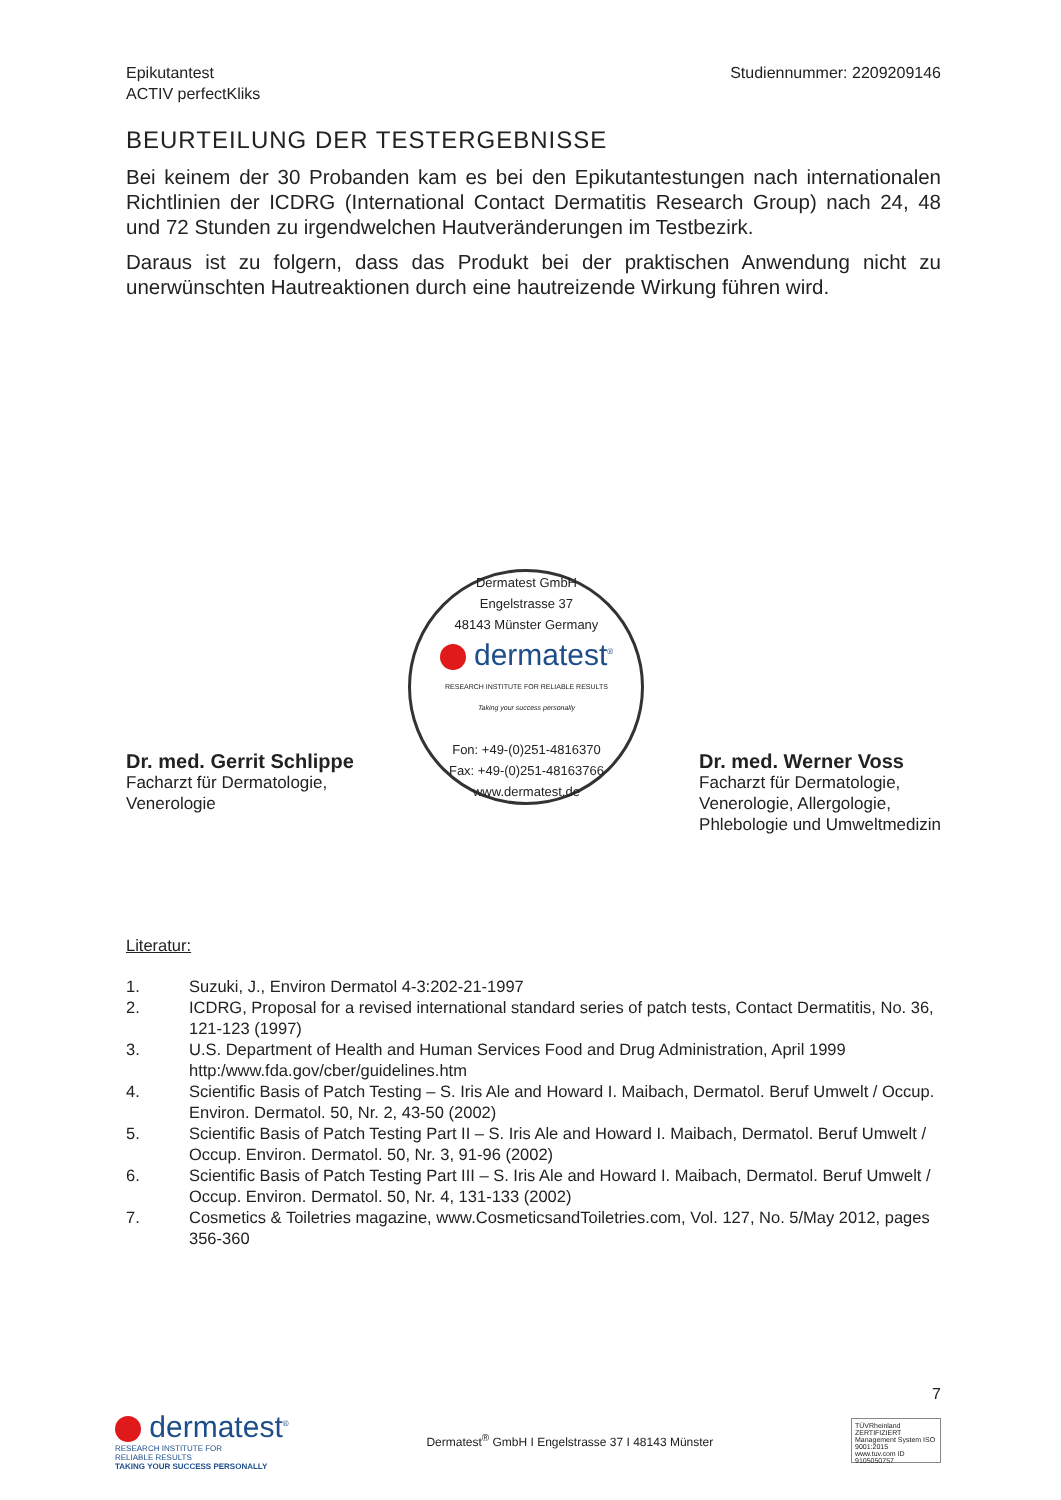Epikutantest
ACTIV perfectKliks
Studiennummer: 2209209146
BEURTEILUNG DER TESTERGEBNISSE
Bei keinem der 30 Probanden kam es bei den Epikutantestungen nach internationalen Richtlinien der ICDRG (International Contact Dermatitis Research Group) nach 24, 48 und 72 Stunden zu irgendwelchen Hautveränderungen im Testbezirk.
Daraus ist zu folgern, dass das Produkt bei der praktischen Anwendung nicht zu unerwünschten Hautreaktionen durch eine hautreizende Wirkung führen wird.
Dr. med. Gerrit Schlippe
Facharzt für Dermatologie,
Venerologie
Dermatest GmbH
Engelstrasse 37
48143 Münster Germany
dermatest<sup>®</sup>
RESEARCH INSTITUTE FOR RELIABLE RESULTS
Taking your success personally
Fon: +49-(0)251-4816370
Fax: +49-(0)251-48163766
www.dermatest.de
Dr. med. Werner Voss
Facharzt für Dermatologie,
Venerologie, Allergologie,
Phlebologie und Umweltmedizin
Literatur:
1. Suzuki, J., Environ Dermatol 4-3:202-21-1997
2. ICDRG, Proposal for a revised international standard series of patch tests, Contact Dermatitis, No. 36, 121-123 (1997)
3. U.S. Department of Health and Human Services Food and Drug Administration, April 1999 http:/www.fda.gov/cber/guidelines.htm
4. Scientific Basis of Patch Testing – S. Iris Ale and Howard I. Maibach, Dermatol. Beruf Umwelt / Occup. Environ. Dermatol. 50, Nr. 2, 43-50 (2002)
5. Scientific Basis of Patch Testing Part II – S. Iris Ale and Howard I. Maibach, Dermatol. Beruf Umwelt / Occup. Environ. Dermatol. 50, Nr. 3, 91-96 (2002)
6. Scientific Basis of Patch Testing Part III – S. Iris Ale and Howard I. Maibach, Dermatol. Beruf Umwelt / Occup. Environ. Dermatol. 50, Nr. 4, 131-133 (2002)
7. Cosmetics & Toiletries magazine, www.CosmeticsandToiletries.com, Vol. 127, No. 5/May 2012, pages 356-360
7
dermatest<sup>®</sup>
RESEARCH INSTITUTE FOR
RELIABLE RESULTS
TAKING YOUR SUCCESS PERSONALLY
Dermatest<sup>®</sup> GmbH I Engelstrasse 37 I 48143 Münster
TÜVRheinland ZERTIFIZIERT
Management System ISO 9001:2015
www.tuv.com ID 9105050757